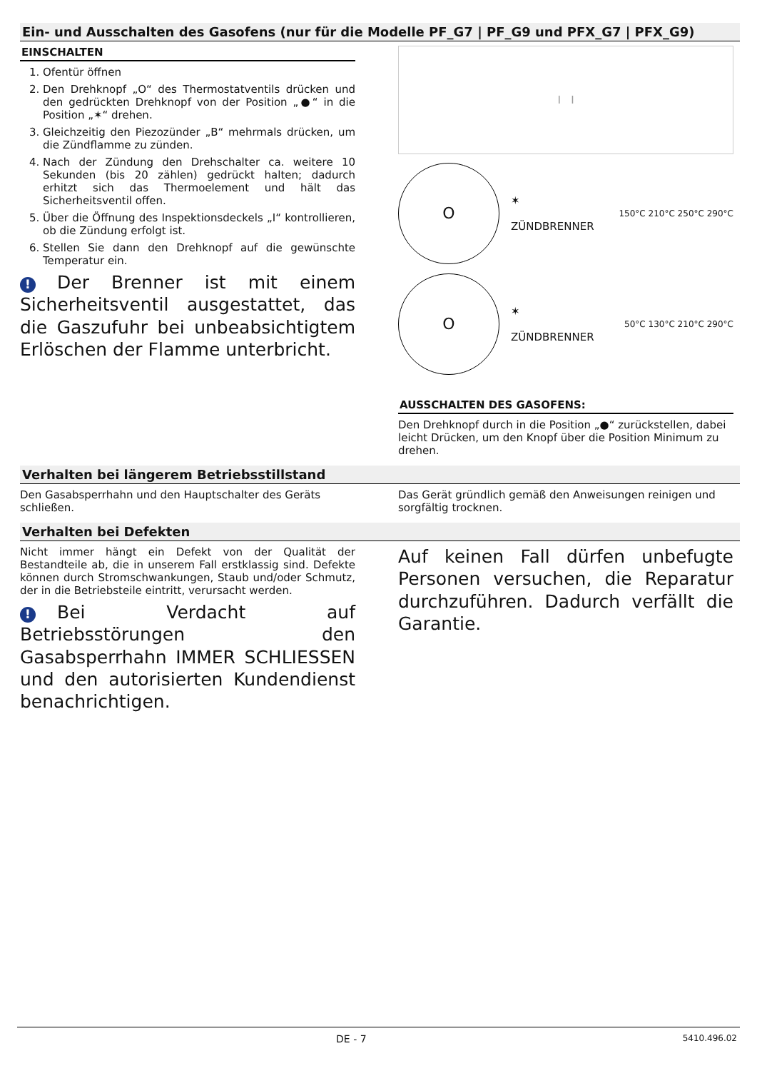Ein- und Ausschalten des Gasofens (nur für die Modelle PF_G7 | PF_G9 und PFX_G7 | PFX_G9)
EINSCHALTEN
1. Ofentür öffnen
2. Den Drehknopf „O“ des Thermostatventils drücken und den gedrückten Drehknopf von der Position „●“ in die Position „✶“ drehen.
3. Gleichzeitig den Piezozünder „B“ mehrmals drücken, um die Zündflamme zu zünden.
4. Nach der Zündung den Drehschalter ca. weitere 10 Sekunden (bis 20 zählen) gedrückt halten; dadurch erhitzt sich das Thermoelement und hält das Sicherheitsventil offen.
5. Über die Öffnung des Inspektionsdeckels „I“ kontrollieren, ob die Zündung erfolgt ist.
6. Stellen Sie dann den Drehknopf auf die gewünschte Temperatur ein.
! Der Brenner ist mit einem Sicherheitsventil ausgestattet, das die Gaszufuhr bei unbeabsichtigtem Erlöschen der Flamme unterbricht.
I I
O
✶
ZÜNDBRENNER
150°C 210°C 250°C 290°C
O
✶
ZÜNDBRENNER
50°C 130°C 210°C 290°C
AUSSCHALTEN DES GASOFENS:
Den Drehknopf durch in die Position „●“ zurückstellen, dabei leicht Drücken, um den Knopf über die Position Minimum zu drehen.
Verhalten bei längerem Betriebsstillstand
Den Gasabsperrhahn und den Hauptschalter des Geräts schließen.
Das Gerät gründlich gemäß den Anweisungen reinigen und sorgfältig trocknen.
Verhalten bei Defekten
Nicht immer hängt ein Defekt von der Qualität der Bestandteile ab, die in unserem Fall erstklassig sind. Defekte können durch Stromschwankungen, Staub und/oder Schmutz, der in die Betriebsteile eintritt, verursacht werden.
! Bei Verdacht auf Betriebsstörungen den Gasabsperrhahn IMMER SCHLIESSEN und den autorisierten Kundendienst benachrichtigen.
Auf keinen Fall dürfen unbefugte Personen versuchen, die Reparatur durchzuführen. Dadurch verfällt die Garantie.
DE - 7 5410.496.02